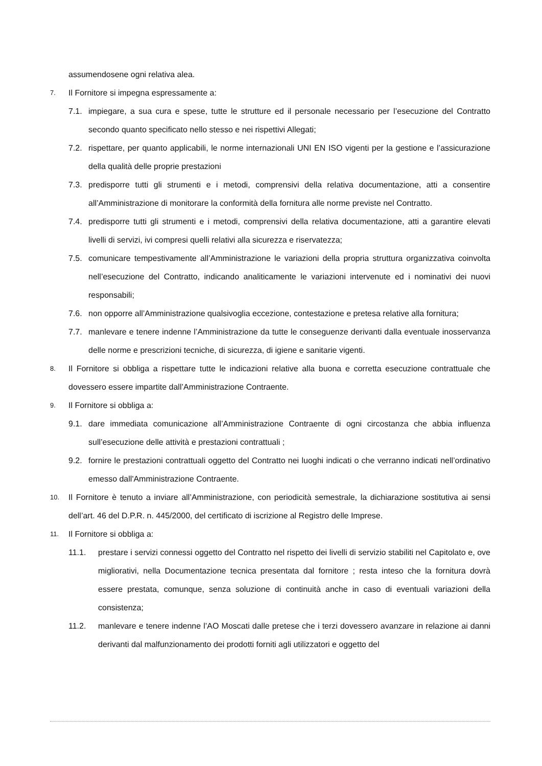assumendosene ogni relativa alea.
7. Il Fornitore si impegna espressamente a:
7.1. impiegare, a sua cura e spese, tutte le strutture ed il personale necessario per l’esecuzione del Contratto secondo quanto specificato nello stesso e nei rispettivi Allegati;
7.2. rispettare, per quanto applicabili, le norme internazionali UNI EN ISO vigenti per la gestione e l’assicurazione della qualità delle proprie prestazioni
7.3. predisporre tutti gli strumenti e i metodi, comprensivi della relativa documentazione, atti a consentire all’Amministrazione di monitorare la conformità della fornitura alle norme previste nel Contratto.
7.4. predisporre tutti gli strumenti e i metodi, comprensivi della relativa documentazione, atti a garantire elevati livelli di servizi, ivi compresi quelli relativi alla sicurezza e riservatezza;
7.5. comunicare tempestivamente all’Amministrazione le variazioni della propria struttura organizzativa coinvolta nell’esecuzione del Contratto, indicando analiticamente le variazioni intervenute ed i nominativi dei nuovi responsabili;
7.6. non opporre all’Amministrazione qualsivoglia eccezione, contestazione e pretesa relative alla fornitura;
7.7. manlevare e tenere indenne l’Amministrazione da tutte le conseguenze derivanti dalla eventuale inosservanza delle norme e prescrizioni tecniche, di sicurezza, di igiene e sanitarie vigenti.
8. Il Fornitore si obbliga a rispettare tutte le indicazioni relative alla buona e corretta esecuzione contrattuale che dovessero essere impartite dall’Amministrazione Contraente.
9. Il Fornitore si obbliga a:
9.1. dare immediata comunicazione all’Amministrazione Contraente di ogni circostanza che abbia influenza sull’esecuzione delle attività e prestazioni contrattuali ;
9.2. fornire le prestazioni contrattuali oggetto del Contratto nei luoghi indicati o che verranno indicati nell’ordinativo emesso dall'Amministrazione Contraente.
10. Il Fornitore è tenuto a inviare all’Amministrazione, con periodicità semestrale, la dichiarazione sostitutiva ai sensi dell’art. 46 del D.P.R. n. 445/2000, del certificato di iscrizione al Registro delle Imprese.
11. Il Fornitore si obbliga a:
11.1. prestare i servizi connessi oggetto del Contratto nel rispetto dei livelli di servizio stabiliti nel Capitolato e, ove migliorativi, nella Documentazione tecnica presentata dal fornitore ; resta inteso che la fornitura dovrà essere prestata, comunque, senza soluzione di continuità anche in caso di eventuali variazioni della consistenza;
11.2. manlevare e tenere indenne l’AO Moscati dalle pretese che i terzi dovessero avanzare in relazione ai danni derivanti dal malfunzionamento dei prodotti forniti agli utilizzatori e oggetto del